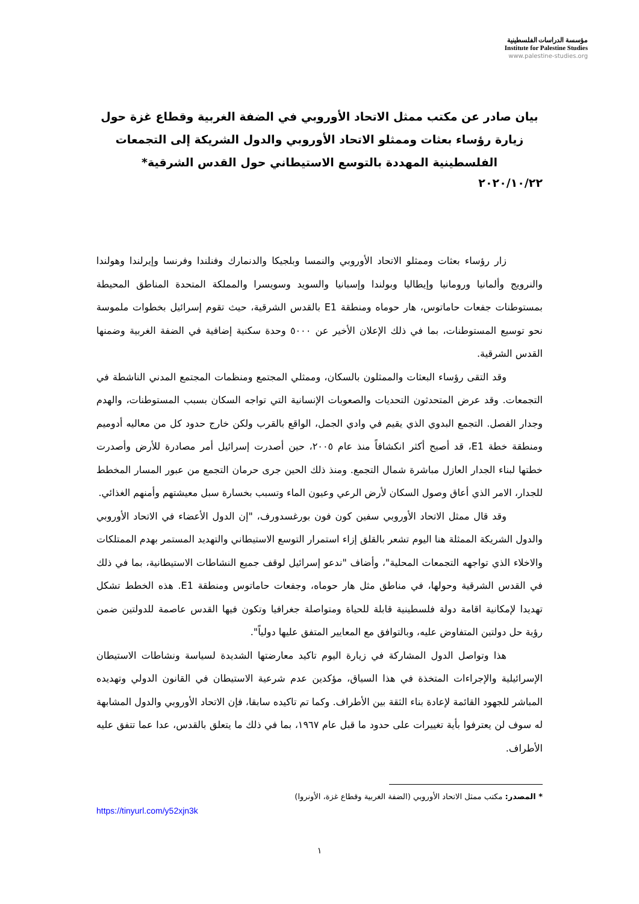مؤسسة الدراسات الفلسطينية
Institute for Palestine Studies
www.palestine-studies.org
بيان صادر عن مكتب ممثل الاتحاد الأوروبي في الضفة الغربية وقطاع غزة حول زيارة رؤساء بعثات وممثلو الاتحاد الأوروبي والدول الشريكة إلى التجمعات الفلسطينية المهددة بالتوسع الاستيطاني حول القدس الشرقية*
٢٠٢٠/١٠/٢٢
زار رؤساء بعثات وممثلو الاتحاد الأوروبي والنمسا وبلجيكا والدنمارك وفنلندا وفرنسا وإيرلندا وهولندا والنرويج وألمانيا ورومانيا وإيطاليا وبولندا وإسبانيا والسويد وسويسرا والمملكة المتحدة المناطق المحيطة بمستوطنات جفعات حاماتوس، هار حوماه ومنطقة E1 بالقدس الشرقية، حيث تقوم إسرائيل بخطوات ملموسة نحو توسيع المستوطنات، بما في ذلك الإعلان الأخير عن ٥٠٠٠ وحدة سكنية إضافية في الضفة الغربية وضمنها القدس الشرقية.
وقد التقى رؤساء البعثات والممثلون بالسكان، وممثلي المجتمع ومنظمات المجتمع المدني الناشطة في التجمعات. وقد عرض المتحدثون التحديات والصعوبات الإنسانية التي تواجه السكان بسبب المستوطنات، والهدم وجدار الفصل. التجمع البدوي الذي يقيم في وادي الجمل، الواقع بالقرب ولكن خارج حدود كل من معاليه أدوميم ومنطقة خطة E1، قد أصبح أكثر انكشافاً منذ عام ٢٠٠٥، حين أصدرت إسرائيل أمر مصادرة للأرض وأصدرت خطتها لبناء الجدار العازل مباشرة شمال التجمع. ومنذ ذلك الحين جرى حرمان التجمع من عبور المسار المخطط للجدار، الامر الذي أعاق وصول السكان لأرض الرعي وعيون الماء وتسبب بخسارة سبل معيشتهم وأمنهم الغذائي.
وقد قال ممثل الاتحاد الأوروبي سفين كون فون بورغسدورف، "إن الدول الأعضاء في الاتحاد الأوروبي والدول الشريكة الممثلة هنا اليوم تشعر بالقلق إزاء استمرار التوسع الاستيطاني والتهديد المستمر بهدم الممتلكات والاخلاء الذي تواجهه التجمعات المحلية"، وأضاف "ندعو إسرائيل لوقف جميع النشاطات الاستيطانية، بما في ذلك في القدس الشرقية وحولها، في مناطق مثل هار حوماه، وجفعات حاماتوس ومنطقة E1. هذه الخطط تشكل تهديدا لإمكانية اقامة دولة فلسطينية قابلة للحياة ومتواصلة جغرافيا وتكون فيها القدس عاصمة للدولتين ضمن رؤية حل دولتين المتفاوض عليه، وبالتوافق مع المعايير المتفق عليها دولياً".
هذا وتواصل الدول المشاركة في زيارة اليوم تاكيد معارضتها الشديدة لسياسة ونشاطات الاستيطان الإسرائيلية والإجراءات المتخذة في هذا السياق، مؤكدين عدم شرعية الاستيطان في القانون الدولي وتهديده المباشر للجهود القائمة لإعادة بناء الثقة بين الأطراف. وكما تم تاكيده سابقا، فإن الاتحاد الأوروبي والدول المشابهة له سوف لن يعترفوا بأية تغييرات على حدود ما قبل عام ١٩٦٧، بما في ذلك ما يتعلق بالقدس، عدا عما تتفق عليه الأطراف.
* المصدر: مكتب ممثل الاتحاد الأوروبي (الضفة الغربية وقطاع غزة، الأونروا)
https://tinyurl.com/y52xjn3k
١